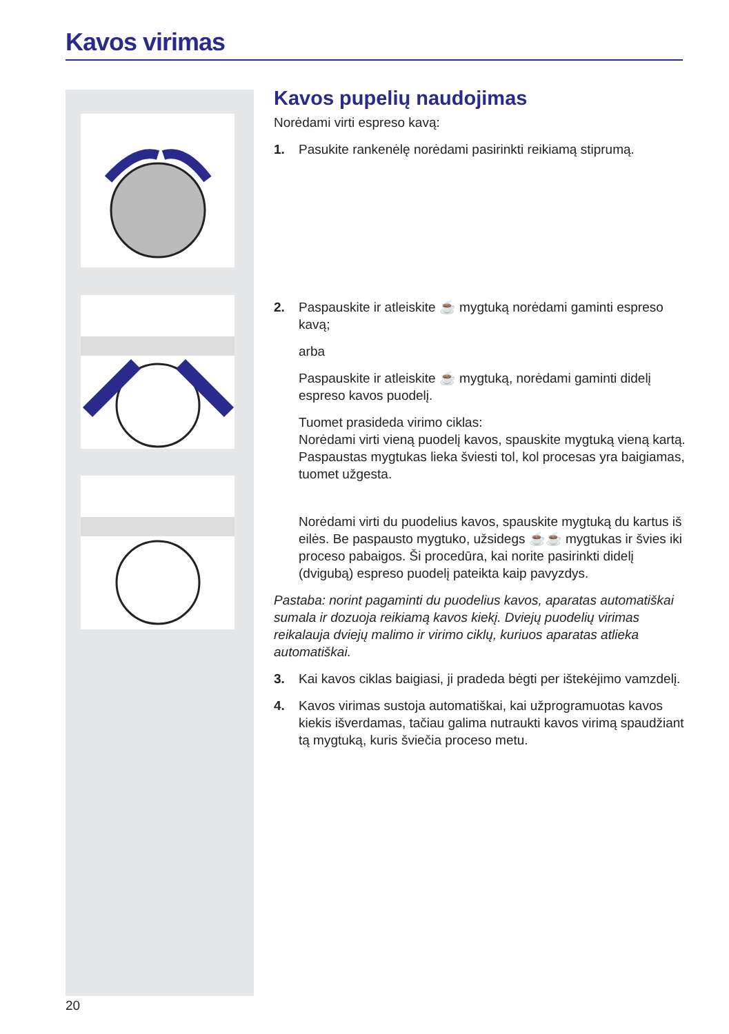Kavos virimas
Kavos pupelių naudojimas
Norėdami virti espreso kavą:
1. Pasukite rankenėlę norėdami pasirinkti reikiamą stiprumą.
2. Paspauskite ir atleiskite ☕ mygtuką norėdami gaminti espreso kavą;
arba
Paspauskite ir atleiskite ☕ mygtuką, norėdami gaminti didelį espreso kavos puodelį.
Tuomet prasideda virimo ciklas:
Norėdami virti vieną puodelį kavos, spauskite mygtuką vieną kartą. Paspaustas mygtukas lieka šviesti tol, kol procesas yra baigiamas, tuomet užgesta.
Norėdami virti du puodelius kavos, spauskite mygtuką du kartus iš eilės. Be paspausto mygtuko, užsidegs ☕☕ mygtukas ir švies iki proceso pabaigos. Ši procedūra, kai norite pasirinkti didelį (dvigubą) espreso puodelį pateikta kaip pavyzdys.
Pastaba: norint pagaminti du puodelius kavos, aparatas automatiškai sumala ir dozuoja reikiamą kavos kiekį. Dviejų puodelių virimas reikalauja dviejų malimo ir virimo ciklų, kuriuos aparatas atlieka automatiškai.
3. Kai kavos ciklas baigiasi, ji pradeda bėgti per ištekėjimo vamzdelį.
4. Kavos virimas sustoja automatiškai, kai užprogramuotas kavos kiekis išverdamas, tačiau galima nutraukti kavos virimą spaudžiant tą mygtuką, kuris šviečia proceso metu.
20